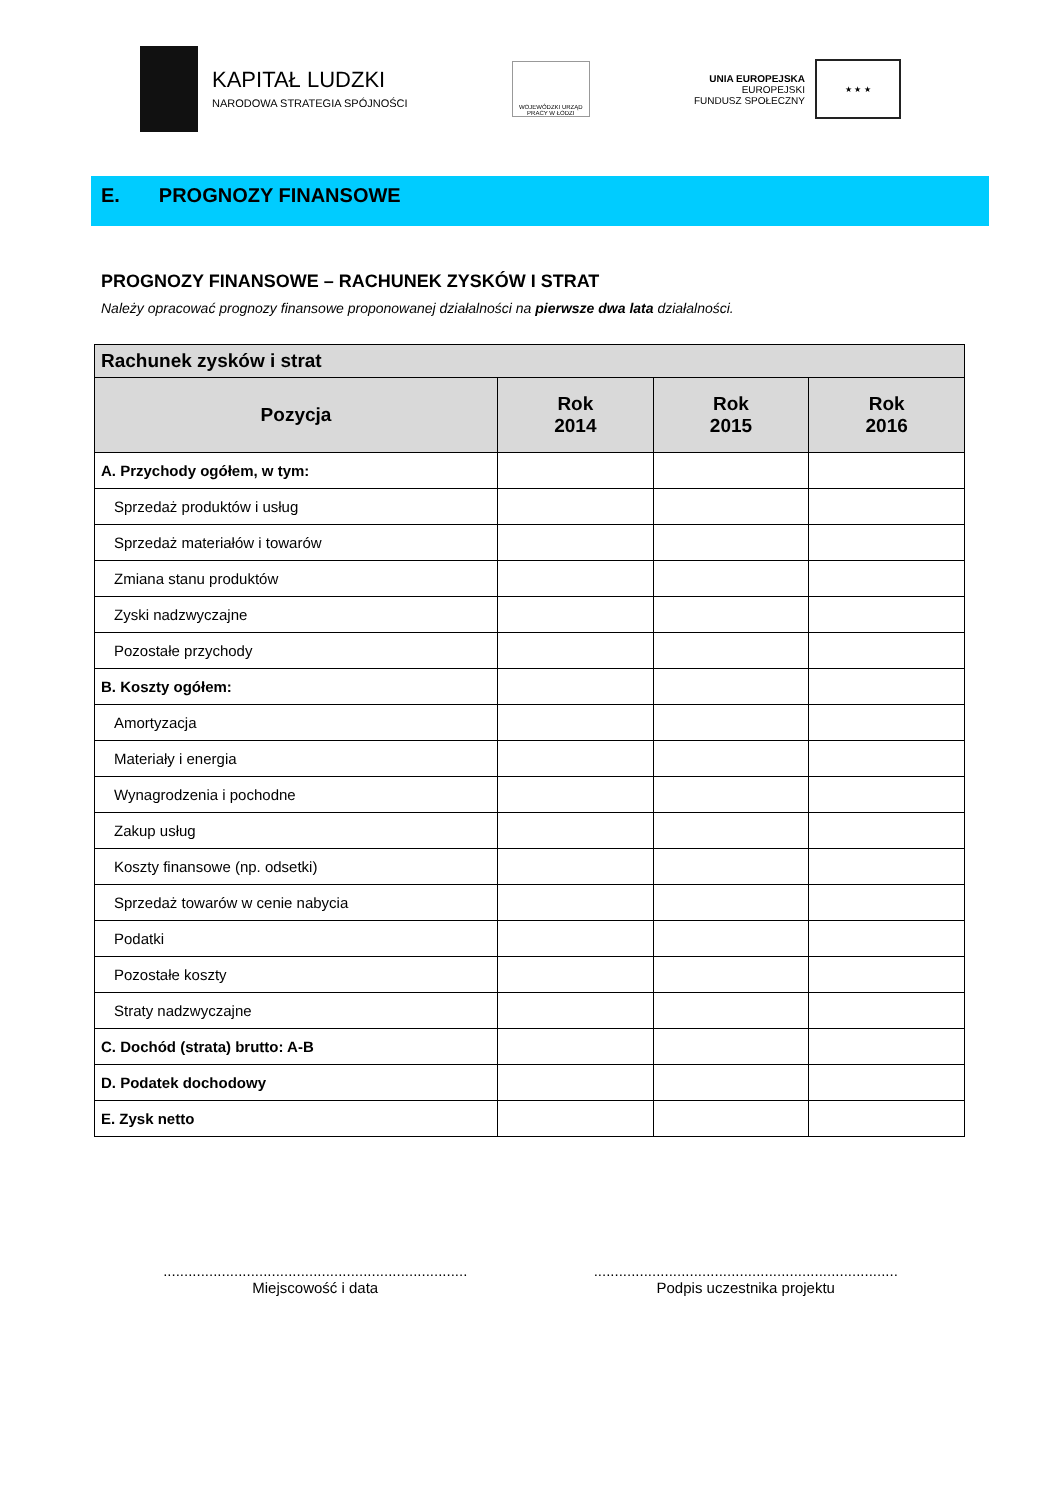KAPITAŁ LUDZKI
NARODOWA STRATEGIA SPÓJNOŚCI
WOJEWÓDZKI URZĄD PRACY W ŁODZI
UNIA EUROPEJSKA
EUROPEJSKI
FUNDUSZ SPOŁECZNY
★ ★ ★
E. PROGNOZY FINANSOWE
PROGNOZY FINANSOWE – RACHUNEK ZYSKÓW I STRAT
Należy opracować prognozy finansowe proponowanej działalności na pierwsze dwa lata działalności.
| Rachunek zysków i strat | | | |
| --- | --- | --- | --- |
| Pozycja | Rok 2014 | Rok 2015 | Rok 2016 |
| A. Przychody ogółem, w tym: | | | |
| Sprzedaż produktów i usług | | | |
| Sprzedaż materiałów i towarów | | | |
| Zmiana stanu produktów | | | |
| Zyski nadzwyczajne | | | |
| Pozostałe przychody | | | |
| B. Koszty ogółem: | | | |
| Amortyzacja | | | |
| Materiały i energia | | | |
| Wynagrodzenia i pochodne | | | |
| Zakup usług | | | |
| Koszty finansowe (np. odsetki) | | | |
| Sprzedaż towarów w cenie nabycia | | | |
| Podatki | | | |
| Pozostałe koszty | | | |
| Straty nadzwyczajne | | | |
| C. Dochód (strata) brutto: A-B | | | |
| D. Podatek dochodowy | | | |
| E. Zysk netto | | | |
.........................................................................
Miejscowość i data
.........................................................................
Podpis uczestnika projektu